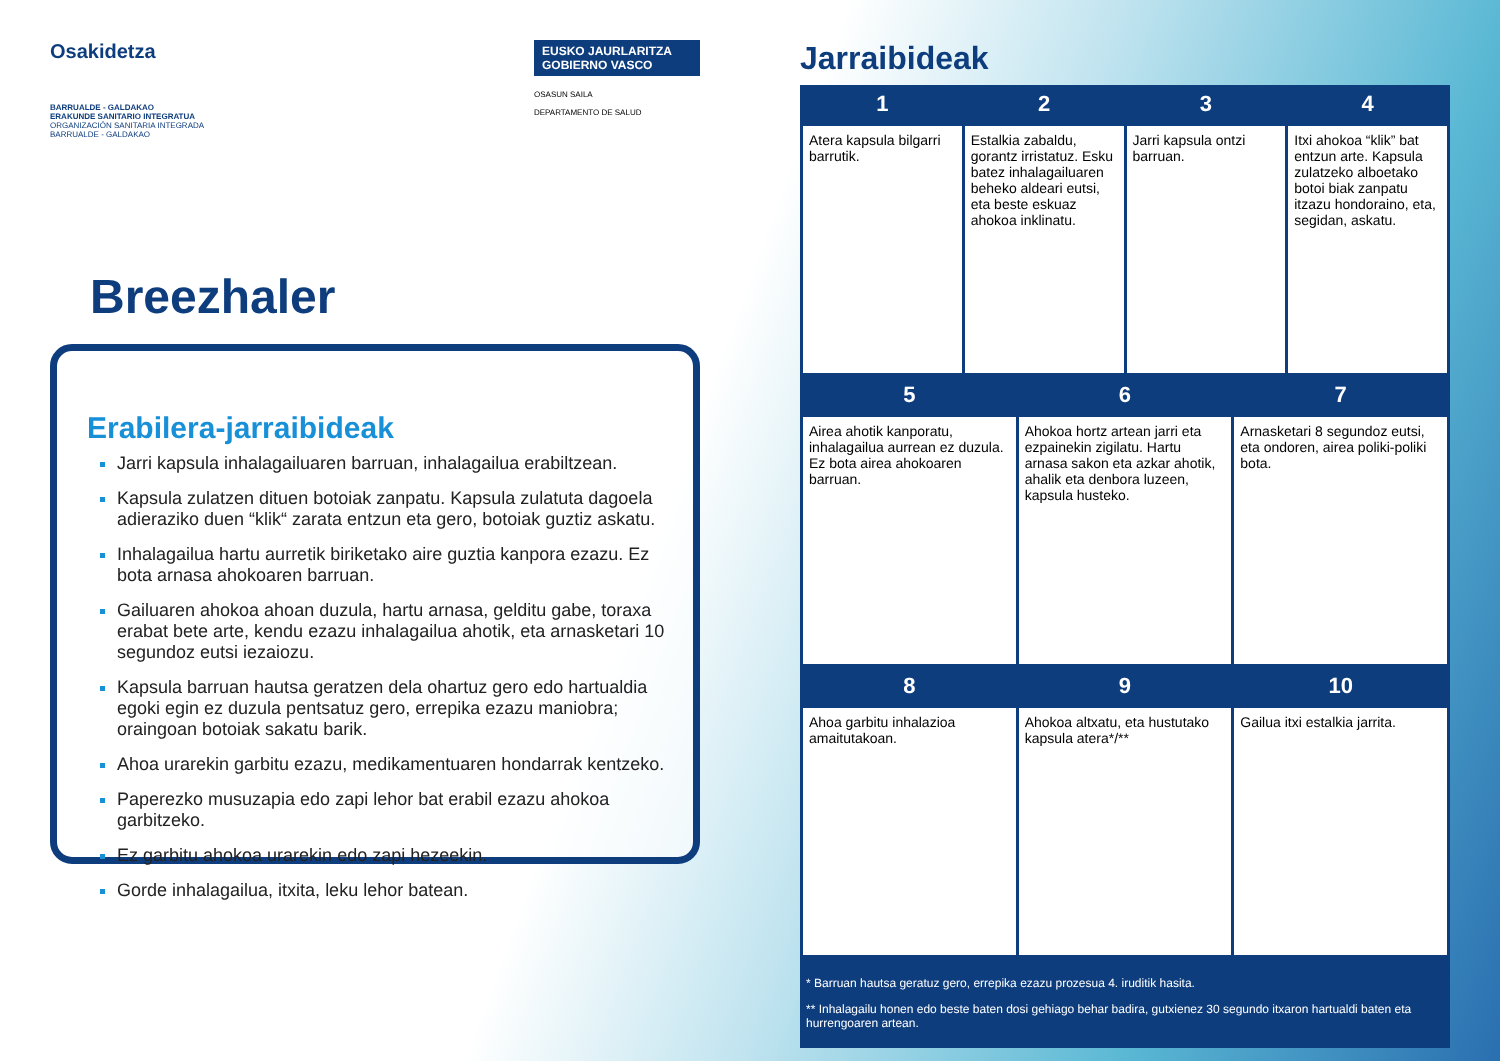Osakidetza
BARRUALDE - GALDAKAO
ERAKUNDE SANITARIO INTEGRATUA
ORGANIZACIÓN SANITARIA INTEGRADA
BARRUALDE - GALDAKAO
EUSKO JAURLARITZA
GOBIERNO VASCO
OSASUN SAILA
DEPARTAMENTO DE SALUD
Breezhaler
Erabilera-jarraibideak
Jarri kapsula inhalagailuaren barruan, inhalagailua erabiltzean.
Kapsula zulatzen dituen botoiak zanpatu. Kapsula zulatuta dagoela adieraziko duen “klik“ zarata entzun eta gero, botoiak guztiz askatu.
Inhalagailua hartu aurretik biriketako aire guztia kanpora ezazu. Ez bota arnasa ahokoaren barruan.
Gailuaren ahokoa ahoan duzula, hartu arnasa, gelditu gabe, toraxa erabat bete arte, kendu ezazu inhalagailua ahotik, eta arnasketari 10 segundoz eutsi iezaiozu.
Kapsula barruan hautsa geratzen dela ohartuz gero edo hartualdia egoki egin ez duzula pentsatuz gero, errepika ezazu maniobra; oraingoan botoiak sakatu barik.
Ahoa urarekin garbitu ezazu, medikamentuaren hondarrak kentzeko.
Paperezko musuzapia edo zapi lehor bat erabil ezazu ahokoa garbitzeko.
Ez garbitu ahokoa urarekin edo zapi hezeekin.
Gorde inhalagailua, itxita, leku lehor batean.
Jarraibideak
| 1 | 2 | 3 | 4 |
| --- | --- | --- | --- |
| Atera kapsula bilgarri barrutik. | Estalkia zabaldu, gorantz irristatuz. Esku batez inhalagailuaren beheko aldeari eutsi, eta beste eskuaz ahokoa inklinatu. | Jarri kapsula ontzi barruan. | Itxi ahokoa “klik” bat entzun arte. Kapsula zulatzeko alboetako botoi biak zanpatu itzazu hondoraino, eta, segidan, askatu. |
| 5 | 6 | 7 |
| --- | --- | --- |
| Airea ahotik kanporatu, inhalagailua aurrean ez duzula. Ez bota airea ahokoaren barruan. | Ahokoa hortz artean jarri eta ezpainekin zigilatu. Hartu arnasa sakon eta azkar ahotik, ahalik eta denbora luzeen, kapsula husteko. | Arnasketari 8 segundoz eutsi, eta ondoren, airea poliki-poliki bota. |
| 8 | 9 | 10 |
| --- | --- | --- |
| Ahoa garbitu inhalazioa amaitutakoan. | Ahokoa altxatu, eta hustutako kapsula atera*/** | Gailua itxi estalkia jarrita. |
* Barruan hautsa geratuz gero, errepika ezazu prozesua 4. iruditik hasita.
** Inhalagailu honen edo beste baten dosi gehiago behar badira, gutxienez 30 segundo itxaron hartualdi baten eta hurrengoaren artean.